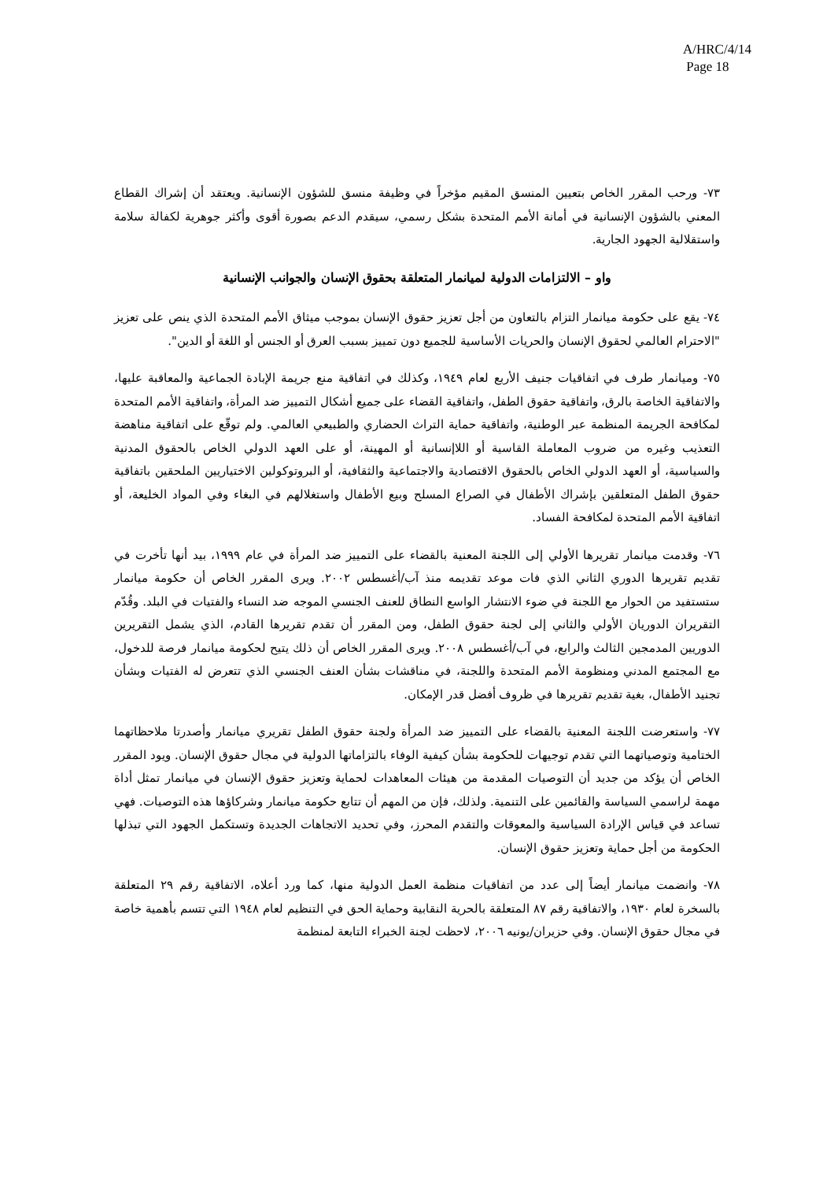A/HRC/4/14
Page 18
٧٣- ورحب المقرر الخاص بتعيين المنسق المقيم مؤخراً في وظيفة منسق للشؤون الإنسانية. ويعتقد أن إشراك القطاع المعني بالشؤون الإنسانية في أمانة الأمم المتحدة بشكل رسمي، سيقدم الدعم بصورة أقوى وأكثر جوهرية لكفالة سلامة واستقلالية الجهود الجارية.
واو – الالتزامات الدولية لميانمار المتعلقة بحقوق الإنسان والجوانب الإنسانية
٧٤- يقع على حكومة ميانمار التزام بالتعاون من أجل تعزيز حقوق الإنسان بموجب ميثاق الأمم المتحدة الذي ينص على تعزيز "الاحترام العالمي لحقوق الإنسان والحريات الأساسية للجميع دون تمييز بسبب العرق أو الجنس أو اللغة أو الدين".
٧٥- وميانمار طرف في اتفاقيات جنيف الأربع لعام ١٩٤٩، وكذلك في اتفاقية منع جريمة الإبادة الجماعية والمعاقبة عليها، والاتفاقية الخاصة بالرق، واتفاقية حقوق الطفل، واتفاقية القضاء على جميع أشكال التمييز ضد المرأة، واتفاقية الأمم المتحدة لمكافحة الجريمة المنظمة عبر الوطنية، واتفاقية حماية التراث الحضاري والطبيعي العالمي. ولم توقّع على اتفاقية مناهضة التعذيب وغيره من ضروب المعاملة القاسية أو اللاإنسانية أو المهينة، أو على العهد الدولي الخاص بالحقوق المدنية والسياسية، أو العهد الدولي الخاص بالحقوق الاقتصادية والاجتماعية والثقافية، أو البروتوكولين الاختياريين الملحقين باتفاقية حقوق الطفل المتعلقين بإشراك الأطفال في الصراع المسلح وبيع الأطفال واستغلالهم في البغاء وفي المواد الخليعة، أو اتفاقية الأمم المتحدة لمكافحة الفساد.
٧٦- وقدمت ميانمار تقريرها الأولي إلى اللجنة المعنية بالقضاء على التمييز ضد المرأة في عام ١٩٩٩، بيد أنها تأخرت في تقديم تقريرها الدوري الثاني الذي فات موعد تقديمه منذ آب/أغسطس ٢٠٠٢. ويرى المقرر الخاص أن حكومة ميانمار ستستفيد من الحوار مع اللجنة في ضوء الانتشار الواسع النطاق للعنف الجنسي الموجه ضد النساء والفتيات في البلد. وقُدّم التقريران الدوريان الأولي والثاني إلى لجنة حقوق الطفل، ومن المقرر أن تقدم تقريرها القادم، الذي يشمل التقريرين الدوريين المدمجين الثالث والرابع، في آب/أغسطس ٢٠٠٨. ويرى المقرر الخاص أن ذلك يتيح لحكومة ميانمار فرصة للدخول، مع المجتمع المدني ومنظومة الأمم المتحدة واللجنة، في مناقشات بشأن العنف الجنسي الذي تتعرض له الفتيات وبشأن تجنيد الأطفال، بغية تقديم تقريرها في ظروف أفضل قدر الإمكان.
٧٧- واستعرضت اللجنة المعنية بالقضاء على التمييز ضد المرأة ولجنة حقوق الطفل تقريري ميانمار وأصدرتا ملاحظاتهما الختامية وتوصياتهما التي تقدم توجيهات للحكومة بشأن كيفية الوفاء بالتزاماتها الدولية في مجال حقوق الإنسان. ويود المقرر الخاص أن يؤكد من جديد أن التوصيات المقدمة من هيئات المعاهدات لحماية وتعزيز حقوق الإنسان في ميانمار تمثل أداة مهمة لراسمي السياسة والقائمين على التنمية. ولذلك، فإن من المهم أن تتابع حكومة ميانمار وشركاؤها هذه التوصيات. فهي تساعد في قياس الإرادة السياسية والمعوقات والتقدم المحرز، وفي تحديد الاتجاهات الجديدة وتستكمل الجهود التي تبذلها الحكومة من أجل حماية وتعزيز حقوق الإنسان.
٧٨- وانضمت ميانمار أيضاً إلى عدد من اتفاقيات منظمة العمل الدولية منها، كما ورد أعلاه، الاتفاقية رقم ٢٩ المتعلقة بالسخرة لعام ١٩٣٠، والاتفاقية رقم ٨٧ المتعلقة بالحرية النقابية وحماية الحق في التنظيم لعام ١٩٤٨ التي تتسم بأهمية خاصة في مجال حقوق الإنسان. وفي حزيران/يونيه ٢٠٠٦، لاحظت لجنة الخبراء التابعة لمنظمة